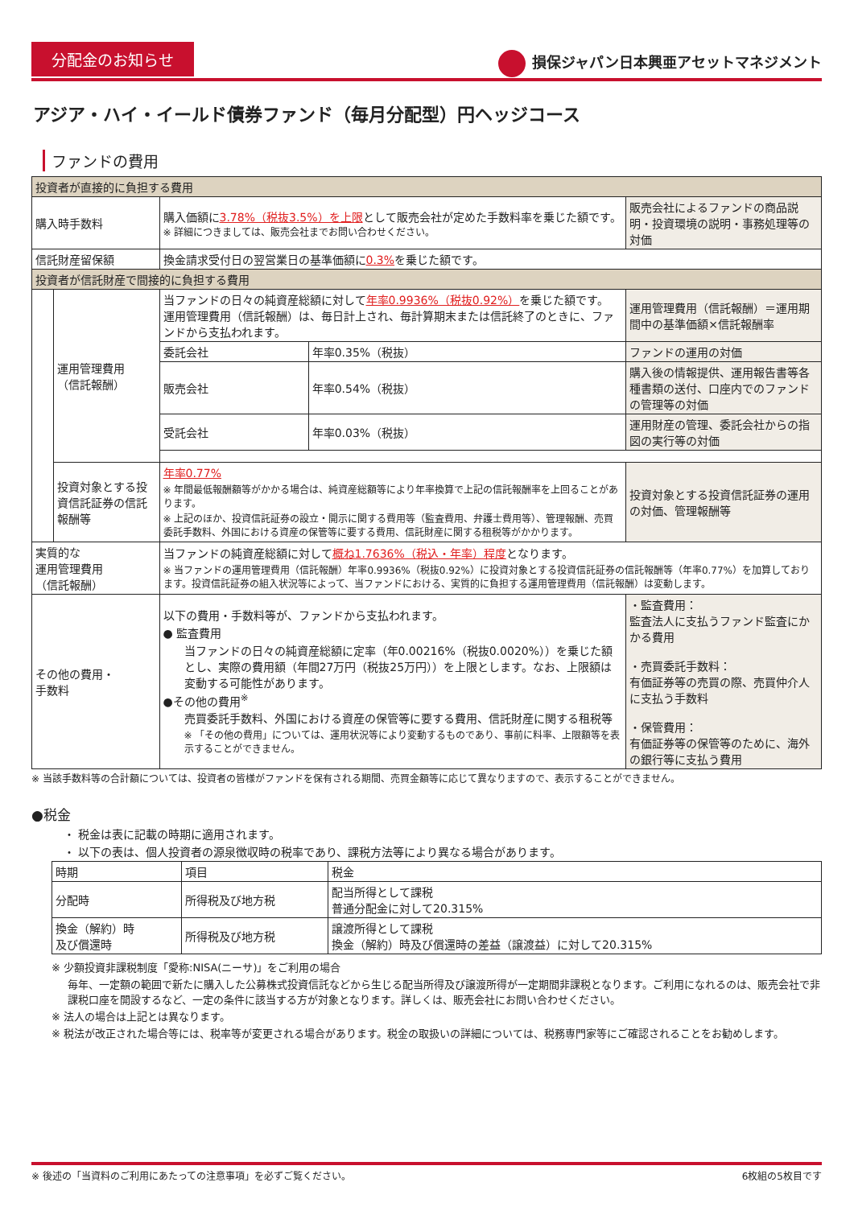分配金のお知らせ 損保ジャパン日本興亜アセットマネジメント
アジア・ハイ・イールド債券ファンド（毎月分配型）円ヘッジコース
ファンドの費用
| 投資者が直接的に負担する費用 | | | | |
| --- | --- | --- | --- | --- |
| 購入時手数料 | | 購入価額に 3.78%（税抜3.5%）を上限 として販売会社が定めた手数料率を乗じた額です。 ※ 詳細につきましては、販売会社までお問い合わせください。 | | 販売会社によるファンドの商品説明・投資環境の説明・事務処理等の対価 |
| 信託財産留保額 | | 換金請求受付日の翌営業日の基準価額に 0.3% を乗じた額です。 | | |
| 投資者が信託財産で間接的に負担する費用 | | | | |
| | 運用管理費用 （信託報酬） | 当ファンドの日々の純資産総額に対して 年率0.9936%（税抜0.92%） を乗じた額です。 運用管理費用（信託報酬）は、毎日計上され、毎計算期末または信託終了のときに、ファンドから支払われます。 | | 運用管理費用（信託報酬）＝運用期間中の基準価額×信託報酬率 |
| | | 委託会社 | 年率0.35%（税抜） | ファンドの運用の対価 |
| | | 販売会社 | 年率0.54%（税抜） | 購入後の情報提供、運用報告書等各種書類の送付、口座内でのファンドの管理等の対価 |
| | | 受託会社 | 年率0.03%（税抜） | 運用財産の管理、委託会社からの指図の実行等の対価 |
| | 投資対象とする投資信託証券の信託報酬等 | 年率0.77% ※ 年間最低報酬額等がかかる場合は、純資産総額等により年率換算で上記の信託報酬率を上回ることがあります。 ※ 上記のほか、投資信託証券の設立・開示に関する費用等（監査費用、弁護士費用等）、管理報酬、売買委託手数料、外国における資産の保管等に要する費用、信託財産に関する租税等がかかります。 | | 投資対象とする投資信託証券の運用の対価、管理報酬等 |
| 実質的な 運用管理費用 （信託報酬） | | 当ファンドの純資産総額に対して 概ね1.7636%（税込・年率）程度 となります。 ※ 当ファンドの運用管理費用（信託報酬）年率0.9936%（税抜0.92%）に投資対象とする投資信託証券の信託報酬等（年率0.77%）を加算しております。投資信託証券の組入状況等によって、当ファンドにおける、実質的に負担する運用管理費用（信託報酬）は変動します。 | | |
| その他の費用・ 手数料 | | 以下の費用・手数料等が、ファンドから支払われます。 ● 監査費用 当ファンドの日々の純資産総額に定率（年0.00216%（税抜0.0020%））を乗じた額とし、実際の費用額（年間27万円（税抜25万円））を上限とします。なお、上限額は変動する可能性があります。 ●その他の費用<sup>※</sup> 売買委託手数料、外国における資産の保管等に要する費用、信託財産に関する租税等 ※ 「その他の費用」については、運用状況等により変動するものであり、事前に料率、上限額等を表示することができません。 | | ・監査費用： 監査法人に支払うファンド監査にかかる費用 ・売買委託手数料： 有価証券等の売買の際、売買仲介人に支払う手数料 ・保管費用： 有価証券等の保管等のために、海外の銀行等に支払う費用 |
※ 当該手数料等の合計額については、投資者の皆様がファンドを保有される期間、売買金額等に応じて異なりますので、表示することができません。
●税金
・ 税金は表に記載の時期に適用されます。
・ 以下の表は、個人投資者の源泉徴収時の税率であり、課税方法等により異なる場合があります。
| 時期 | 項目 | 税金 |
| --- | --- | --- |
| 分配時 | 所得税及び地方税 | 配当所得として課税 普通分配金に対して20.315% |
| 換金（解約）時 及び償還時 | 所得税及び地方税 | 譲渡所得として課税 換金（解約）時及び償還時の差益（譲渡益）に対して20.315% |
※ 少額投資非課税制度「愛称:NISA(ニーサ)」をご利用の場合
毎年、一定額の範囲で新たに購入した公募株式投資信託などから生じる配当所得及び譲渡所得が一定期間非課税となります。ご利用になれるのは、販売会社で非課税口座を開設するなど、一定の条件に該当する方が対象となります。詳しくは、販売会社にお問い合わせください。
※ 法人の場合は上記とは異なります。
※ 税法が改正された場合等には、税率等が変更される場合があります。税金の取扱いの詳細については、税務専門家等にご確認されることをお勧めします。
※ 後述の「当資料のご利用にあたっての注意事項」を必ずご覧ください。 6枚組の5枚目です